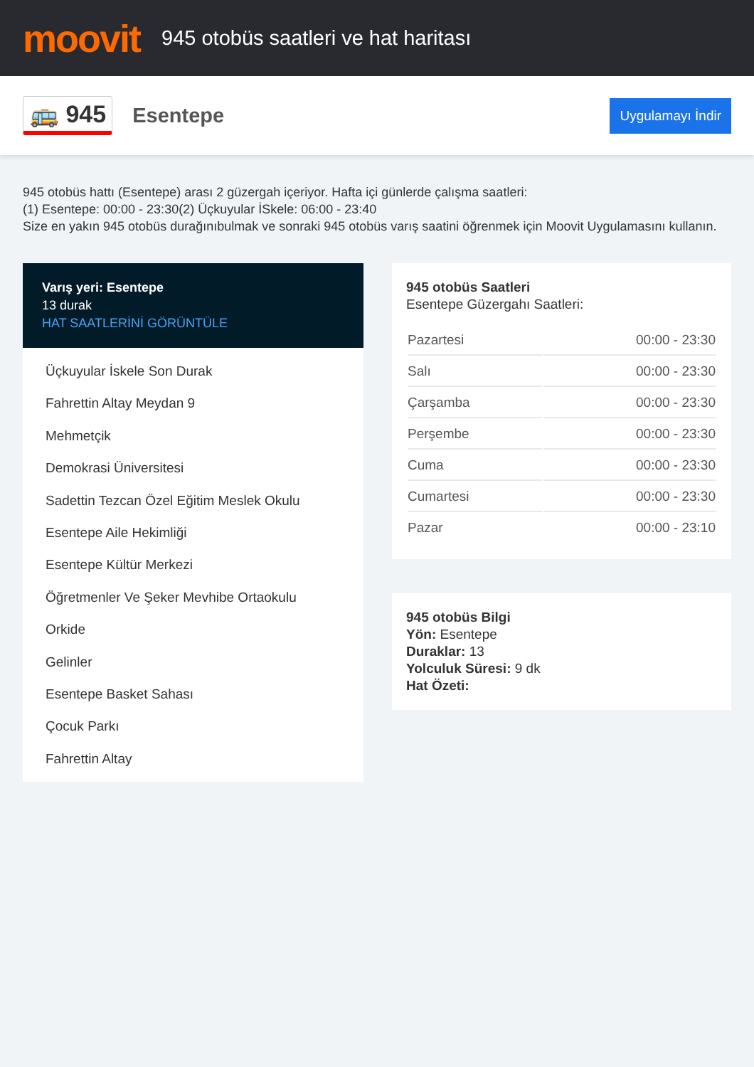moovit
945 otobüs saatleri ve hat haritası
🚌 945
Esentepe
Uygulamayı İndir
945 otobüs hattı (Esentepe) arası 2 güzergah içeriyor. Hafta içi günlerde çalışma saatleri:
(1) Esentepe: 00:00 - 23:30(2) Üçkuyular İSkele: 06:00 - 23:40
Size en yakın 945 otobüs durağınıbulmak ve sonraki 945 otobüs varış saatini öğrenmek için Moovit Uygulamasını kullanın.
Varış yeri: Esentepe
13 durak
HAT SAATLERİNİ GÖRÜNTÜLE
Üçkuyular İskele Son Durak
Fahrettin Altay Meydan 9
Mehmetçik
Demokrasi Üniversitesi
Sadettin Tezcan Özel Eğitim Meslek Okulu
Esentepe Aile Hekimliği
Esentepe Kültür Merkezi
Öğretmenler Ve Şeker Mevhibe Ortaokulu
Orkide
Gelinler
Esentepe Basket Sahası
Çocuk Parkı
Fahrettin Altay
945 otobüs Saatleri
Esentepe Güzergahı Saatleri:
| Pazartesi | 00:00 - 23:30 |
| Salı | 00:00 - 23:30 |
| Çarşamba | 00:00 - 23:30 |
| Perşembe | 00:00 - 23:30 |
| Cuma | 00:00 - 23:30 |
| Cumartesi | 00:00 - 23:30 |
| Pazar | 00:00 - 23:10 |
945 otobüs Bilgi
Yön: Esentepe
Duraklar: 13
Yolculuk Süresi: 9 dk
Hat Özeti: